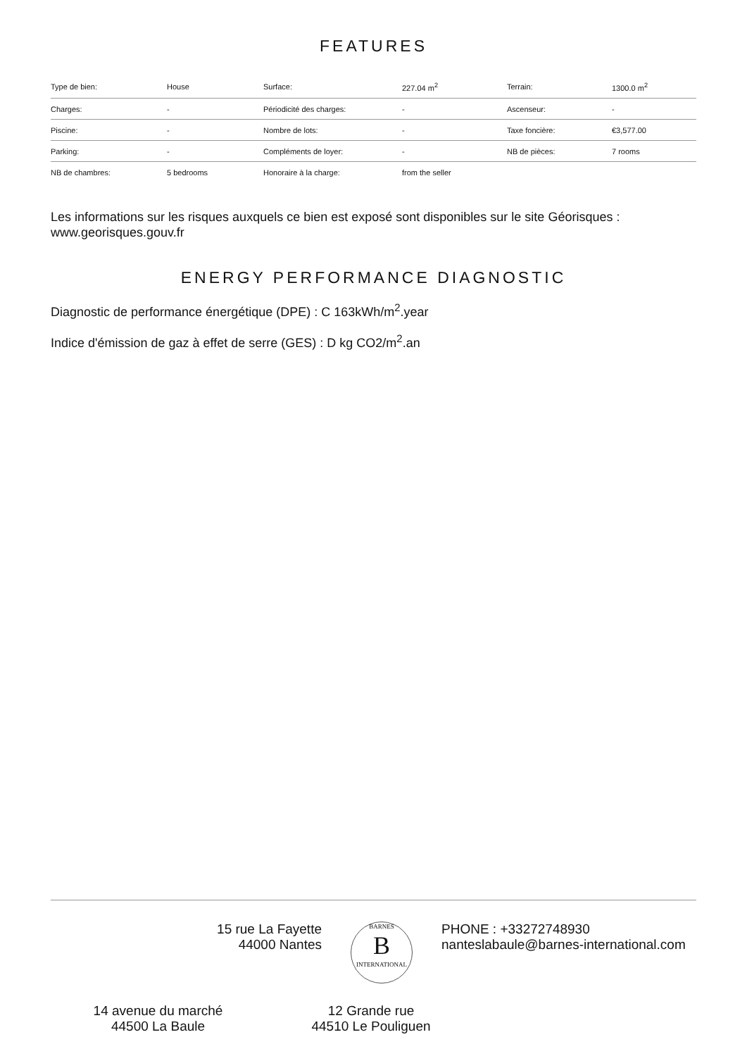FEATURES
| Type de bien: | House | Surface: | 227.04 m<sup>2</sup> | Terrain: | 1300.0 m<sup>2</sup> |
| Charges: | - | Périodicité des charges: | - | Ascenseur: | - |
| Piscine: | - | Nombre de lots: | - | Taxe foncière: | €3,577.00 |
| Parking: | - | Compléments de loyer: | - | NB de pièces: | 7 rooms |
| NB de chambres: | 5 bedrooms | Honoraire à la charge: | from the seller | | |
Les informations sur les risques auxquels ce bien est exposé sont disponibles sur le site Géorisques : www.georisques.gouv.fr
ENERGY PERFORMANCE DIAGNOSTIC
Diagnostic de performance énergétique (DPE) : C 163kWh/m<sup>2</sup>.year
Indice d'émission de gaz à effet de serre (GES) : D kg CO2/m<sup>2</sup>.an
15 rue La Fayette
44000 Nantes
BARNES
B
INTERNATIONAL
PHONE : +33272748930
nanteslabaule@barnes-international.com
14 avenue du marché
44500 La Baule
12 Grande rue
44510 Le Pouliguen